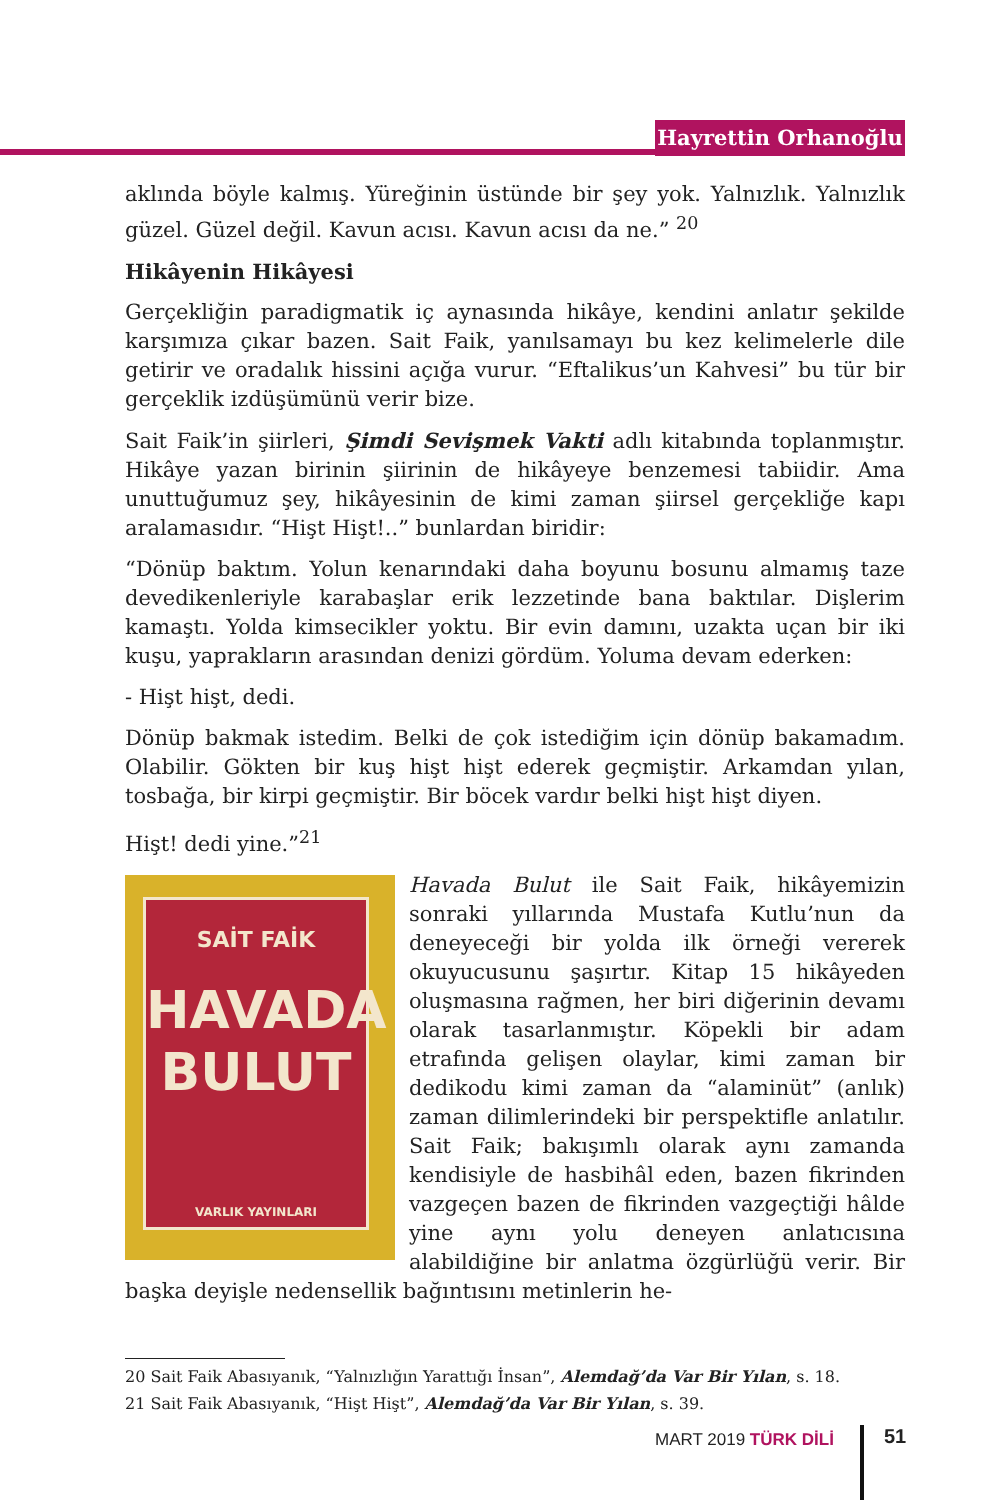Hayrettin Orhanoğlu
aklında böyle kalmış. Yüreğinin üstünde bir şey yok. Yalnızlık. Yalnızlık güzel. Güzel değil. Kavun acısı. Kavun acısı da ne.” <sup>20</sup>
Hikâyenin Hikâyesi
Gerçekliğin paradigmatik iç aynasında hikâye, kendini anlatır şekilde karşımıza çıkar bazen. Sait Faik, yanılsamayı bu kez kelimelerle dile getirir ve oradalık hissini açığa vurur. “Eftalikus’un Kahvesi” bu tür bir gerçeklik izdüşümünü verir bize.
Sait Faik’in şiirleri, Şimdi Sevişmek Vakti adlı kitabında toplanmıştır. Hikâye yazan birinin şiirinin de hikâyeye benzemesi tabiidir. Ama unuttuğumuz şey, hikâyesinin de kimi zaman şiirsel gerçekliğe kapı aralamasıdır. “Hişt Hişt!..” bunlardan biridir:
“Dönüp baktım. Yolun kenarındaki daha boyunu bosunu almamış taze devedikenleriyle karabaşlar erik lezzetinde bana baktılar. Dişlerim kamaştı. Yolda kimsecikler yoktu. Bir evin damını, uzakta uçan bir iki kuşu, yaprakların arasından denizi gördüm. Yoluma devam ederken:
- Hişt hişt, dedi.
Dönüp bakmak istedim. Belki de çok istediğim için dönüp bakamadım. Olabilir. Gökten bir kuş hişt hişt ederek geçmiştir. Arkamdan yılan, tosbağa, bir kirpi geçmiştir. Bir böcek vardır belki hişt hişt diyen.
Hişt! dedi yine.”<sup>21</sup>
SAİT FAİK
HAVADA
BULUT
VARLIK YAYINLARI
Havada Bulut ile Sait Faik, hikâyemizin sonraki yıllarında Mustafa Kutlu’nun da deneyeceği bir yolda ilk örneği vererek okuyucusunu şaşırtır. Kitap 15 hikâyeden oluşmasına rağmen, her biri diğerinin devamı olarak tasarlanmıştır. Köpekli bir adam etrafında gelişen olaylar, kimi zaman bir dedikodu kimi zaman da “alaminüt” (anlık) zaman dilimlerindeki bir perspektifle anlatılır. Sait Faik; bakışımlı olarak aynı zamanda kendisiyle de hasbihâl eden, bazen fikrinden vazgeçen bazen de fikrinden vazgeçtiği hâlde yine aynı yolu deneyen anlatıcısına alabildiğine bir anlatma özgürlüğü verir. Bir başka deyişle nedensellik bağıntısını metinlerin he-
20 Sait Faik Abasıyanık, “Yalnızlığın Yarattığı İnsan”, Alemdağ’da Var Bir Yılan, s. 18.
21 Sait Faik Abasıyanık, “Hişt Hişt”, Alemdağ’da Var Bir Yılan, s. 39.
MART 2019 TÜRK DİLİ 51